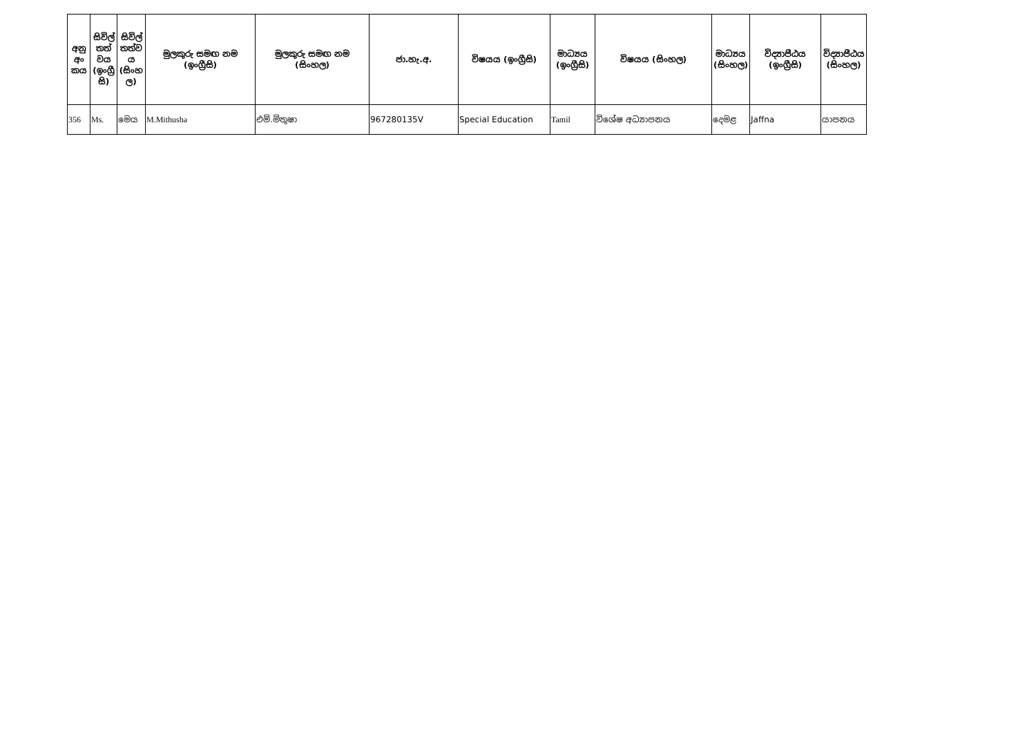| අනු අං කය | සිවිල් තත් වය (ඉංග්‍රී සි) | සිවිල් තත්ව ය (සිංහ ල) | මුලකුරු සමඟ නම (ඉංග්‍රීසි) | මුලකුරු සමඟ නම (සිංහල) | ජා.හැ.අ. | විෂයය (ඉංග්‍රීසි) | මාධ්‍යය (ඉංග්‍රීසි) | විෂයය (සිංහල) | මාධ්‍යය (සිංහල) | විද්‍යාපීඨය (ඉංග්‍රීසි) | විද්‍යාපීඨය (සිංහල) |
| --- | --- | --- | --- | --- | --- | --- | --- | --- | --- | --- | --- |
| 356 | Ms. | මෙය | M.Mithusha | එම්.මිතුෂා | 967280135V | Special Education | Tamil | විශේෂ අධ්‍යාපනය | දෙමළ | Jaffna | යාපනය |